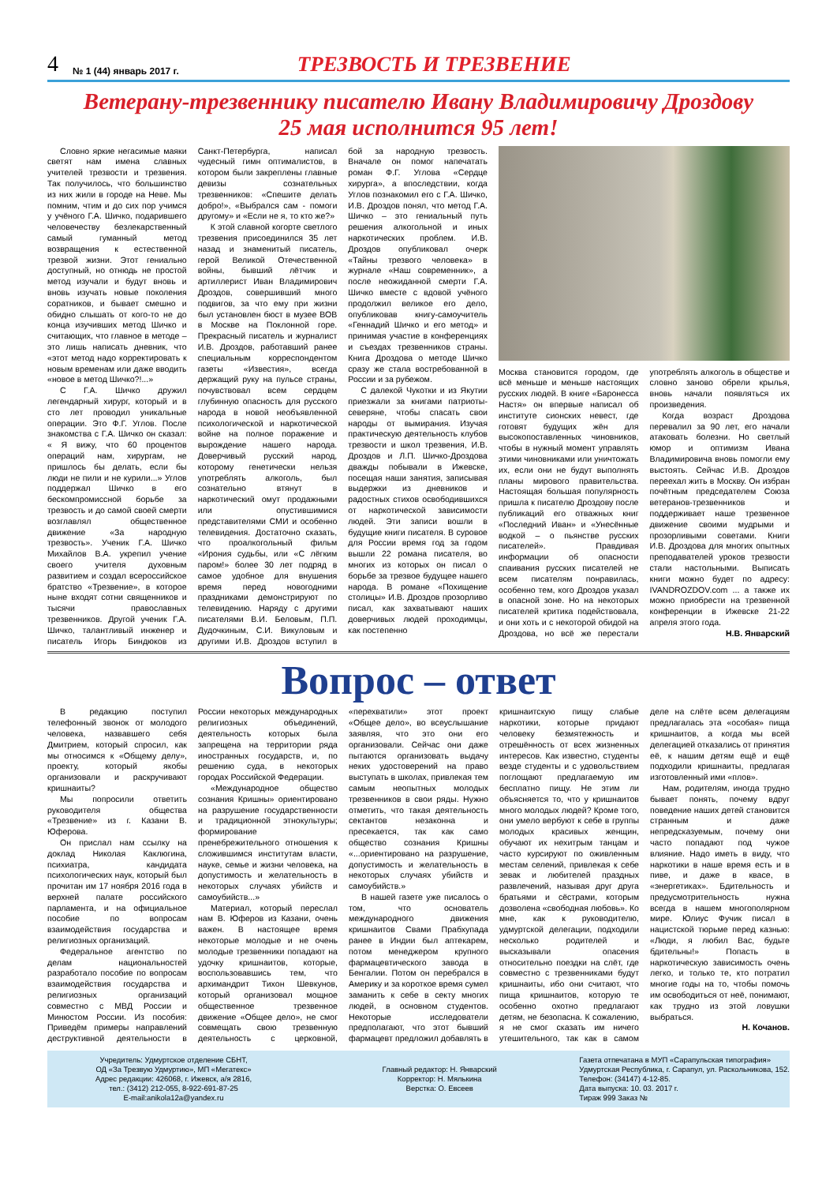4 № 1 (44) январь 2017 г. ТРЕЗВОСТЬ И ТРЕЗВЕНИЕ
Ветерану-трезвеннику писателю Ивану Владимировичу Дроздову
25 мая исполнится 95 лет!
Словно яркие негасимые маяки светят нам имена славных учителей трезвости и трезвения. Так получилось, что большинство из них жили в городе на Неве. Мы помним, чтим и до сих пор учимся у учёного Г.А. Шичко, подарившего человечеству безлекарственный самый гуманный метод возвращения к естественной трезвой жизни. Этот гениально доступный, но отнюдь не простой метод изучали и будут вновь и вновь изучать новые поколения соратников, и бывает смешно и обидно слышать от кого-то не до конца изучивших метод Шичко и считающих, что главное в методе – это лишь написать дневник, что «этот метод надо корректировать к новым временам или даже вводить «новое в метод Шичко?!...»
С Г.А. Шичко дружил легендарный хирург, который и в сто лет проводил уникальные операции. Это Ф.Г. Углов. После знакомства с Г.А. Шичко он сказал: « Я вижу, что 60 процентов операций нам, хирургам, не пришлось бы делать, если бы люди не пили и не курили...» Углов поддержал Шичко в его бескомпромиссной борьбе за трезвость и до самой своей смерти возглавлял общественное движение «За народную трезвость». Ученик Г.А. Шичко Михайлов В.А. укрепил учение своего учителя духовным развитием и создал всероссийское братство «Трезвение», в которое ныне входят сотни священников и тысячи православных трезвенников. Другой ученик Г.А. Шичко, талантливый инженер и писатель Игорь Биндюков из Санкт-Петербурга, написал чудесный гимн оптималистов, в котором были закреплены главные девизы сознательных трезвенников: «Спешите делать добро!», «Выбрался сам - помоги другому» и «Если не я, то кто же?»
К этой славной когорте светлого трезвения присоединился 35 лет назад и знаменитый писатель, герой Великой Отечественной войны, бывший лётчик и артиллерист Иван Владимирович Дроздов, совершивший много подвигов, за что ему при жизни был установлен бюст в музее ВОВ в Москве на Поклонной горе. Прекрасный писатель и журналист И.В. Дроздов, работавший ранее специальным корреспондентом газеты «Известия», всегда держащий руку на пульсе страны, почувствовал всем сердцем глубинную опасность для русского народа в новой необъявленной психологической и наркотической войне на полное поражение и вырождение нашего народа. Доверчивый русский народ, которому генетически нельзя употреблять алкоголь, был сознательно втянут в наркотический омут продажными или опустившимися представителями СМИ и особенно телевидения. Достаточно сказать, что проалкогольный фильм «Ирония судьбы, или «С лёгким паром!» более 30 лет подряд в самое удобное для внушения время перед новогодними праздниками демонстрируют по телевидению. Наряду с другими писателями В.И. Беловым, П.П. Дудочкиным, С.И. Викуловым и другими И.В. Дроздов вступил в бой за народную трезвость. Вначале он помог напечатать роман Ф.Г. Углова «Сердце хирурга», а впоследствии, когда Углов познакомил его с Г.А. Шичко, И.В. Дроздов понял, что метод Г.А. Шичко – это гениальный путь решения алкогольной и иных наркотических проблем. И.В. Дроздов опубликовал очерк «Тайны трезвого человека» в журнале «Наш современник», а после неожиданной смерти Г.А. Шичко вместе с вдовой учёного продолжил великое его дело, опубликовав книгу-самоучитель «Геннадий Шичко и его метод» и принимая участие в конференциях и съездах трезвенников страны. Книга Дроздова о методе Шичко сразу же стала востребованной в России и за рубежом.
С далекой Чукотки и из Якутии приезжали за книгами патриоты-северяне, чтобы спасать свои народы от вымирания. Изучая практическую деятельность клубов трезвости и школ трезвения, И.В. Дроздов и Л.П. Шичко-Дроздова дважды побывали в Ижевске, посещая наши занятия, записывая выдержки из дневников и радостных стихов освободившихся от наркотической зависимости людей. Эти записи вошли в будущие книги писателя. В суровое для России время год за годом вышли 22 романа писателя, во многих из которых он писал о борьбе за трезвое будущее нашего народа. В романе «Похищение столицы» И.В. Дроздов прозорливо писал, как захватывают наших доверчивых людей проходимцы, как постепенно
Москва становится городом, где всё меньше и меньше настоящих русских людей. В книге «Баронесса Настя» он впервые написал об институте сионских невест, где готовят будущих жён для высокопоставленных чиновников, чтобы в нужный момент управлять этими чиновниками или уничтожать их, если они не будут выполнять планы мирового правительства. Настоящая большая популярность пришла к писателю Дроздову после публикаций его отважных книг «Последний Иван» и «Унесённые водкой – о пьянстве русских писателей». Правдивая информации об опасности спаивания русских писателей не всем писателям понравилась, особенно тем, кого Дроздов указал в опасной зоне. Но на некоторых писателей критика подействовала, и они хоть и с некоторой обидой на Дроздова, но всё же перестали употреблять алкоголь в обществе и словно заново обрели крылья, вновь начали появляться их произведения.
Когда возраст Дроздова перевалил за 90 лет, его начали атаковать болезни. Но светлый юмор и оптимизм Ивана Владимировича вновь помогли ему выстоять. Сейчас И.В. Дроздов переехал жить в Москву. Он избран почётным председателем Союза ветеранов-трезвенников и поддерживает наше трезвенное движение своими мудрыми и прозорливыми советами. Книги И.В. Дроздова для многих опытных преподавателей уроков трезвости стали настольными. Выписать книги можно будет по адресу: IVANDROZDOV.com ... а также их можно приобрести на трезвенной конференции в Ижевске 21-22 апреля этого года.
Н.В. Январский
Вопрос – ответ
В редакцию поступил телефонный звонок от молодого человека, назвавшего себя Дмитрием, который спросил, как мы относимся к «Общему делу», проекту, который якобы организовали и раскручивают кришнаиты?
Мы попросили ответить руководителя общества «Трезвение» из г. Казани В. Юферова.
Он прислал нам ссылку на доклад Николая Каклюгина, психиатра, кандидата психологических наук, который был прочитан им 17 ноября 2016 года в верхней палате российского парламента, и на официальное пособие по вопросам взаимодействия государства и религиозных организаций.
Федеральное агентство по делам национальностей разработало пособие по вопросам взаимодействия государства и религиозных организаций совместно с МВД России и Минюстом России. Из пособия: Приведём примеры направлений деструктивной деятельности в России некоторых международных религиозных объединений, деятельность которых была запрещена на территории ряда иностранных государств, и, по решению суда, в некоторых городах Российской Федерации.
«Международное общество сознания Кришны» ориентировано на разрушение государственности и традиционной этнокультуры; формирование пренебрежительного отношения к сложившимся институтам власти, науке, семье и жизни человека, на допустимость и желательность в некоторых случаях убийств и самоубийств...»
Материал, который переслал нам В. Юферов из Казани, очень важен. В настоящее время некоторые молодые и не очень молодые трезвенники попадают на удочку кришнаитов, которые, воспользовавшись тем, что архимандрит Тихон Шевкунов, который организовал мощное общественное трезвенное движение «Общее дело», не смог совмещать свою трезвенную деятельность с церковной, «перехватили» этот проект «Общее дело», во всеуслышание заявляя, что это они его организовали. Сейчас они даже пытаются организовать выдачу неких удостоверений на право выступать в школах, привлекая тем самым неопытных молодых трезвенников в свои ряды. Нужно отметить, что такая деятельность сектантов незаконна и пресекается, так как само общество сознания Кришны «...ориентировано на разрушение, допустимость и желательность в некоторых случаях убийств и самоубийств.»
В нашей газете уже писалось о том, что основатель международного движения кришнаитов Свами Прабхупада ранее в Индии был аптекарем, потом менеджером крупного фармацевтического завода в Бенгалии. Потом он перебрался в Америку и за короткое время сумел заманить к себе в секту многих людей, в основном студентов. Некоторые исследователи предполагают, что этот бывший фармацевт предложил добавлять в кришнаитскую пищу слабые наркотики, которые придают человеку безмятежность и отрешённость от всех жизненных интересов. Как известно, студенты везде студенты и с удовольствием поглощают предлагаемую им бесплатно пищу. Не этим ли объясняется то, что у кришнаитов много молодых людей? Кроме того, они умело вербуют к себе в группы молодых красивых женщин, обучают их нехитрым танцам и часто курсируют по оживленным местам селений, привлекая к себе зевак и любителей праздных развлечений, называя друг друга братьями и сёстрами, которым дозволена «свободная любовь». Ко мне, как к руководителю, удмуртской делегации, подходили несколько родителей и высказывали опасения относительно поездки на слёт, где совместно с трезвенниками будут кришнаиты, ибо они считают, что пища кришнаитов, которую те особенно охотно предлагают детям, не безопасна. К сожалению, я не смог сказать им ничего утешительного, так как в самом деле на слёте всем делегациям предлагалась эта «особая» пища кришнаитов, а когда мы всей делегацией отказались от принятия её, к нашим детям ещё и ещё подходили кришнаиты, предлагая изготовленный ими «плов».
Нам, родителям, иногда трудно бывает понять, почему вдруг поведение наших детей становится странным и даже непредсказуемым, почему они часто попадают под чужое влияние. Надо иметь в виду, что наркотики в наше время есть и в пиве, и даже в квасе, в «энергетиках». Бдительность и предусмотрительность нужна всегда в нашем многополярном мире. Юлиус Фучик писал в нацистской тюрьме перед казнью: «Люди, я любил Вас, будьте бдительны!» Попасть в наркотическую зависимость очень легко, и только те, кто потратил многие годы на то, чтобы помочь им освободиться от неё, понимают, как трудно из этой ловушки выбраться.
Н. Кочанов.
Учредитель: Удмуртское отделение СБНТ,
ОД «За Трезвую Удмуртию», МП «Мегатекс»
Адрес редакции: 426068, г. Ижевск, а/я 2816,
тел.: (3412) 212-055, 8-922-691-87-25
E-mail:anikola12a@yandex.ru
Главный редактор: Н. Январский
Корректор: Н. Мялькина
Верстка: О. Евсеев
Газета отпечатана в МУП «Сарапульская типография»
Удмуртская Республика, г. Сарапул, ул. Раскольникова, 152.
Телефон: (34147) 4-12-85.
Дата выпуска: 10. 03. 2017 г.
Тираж 999 Заказ №